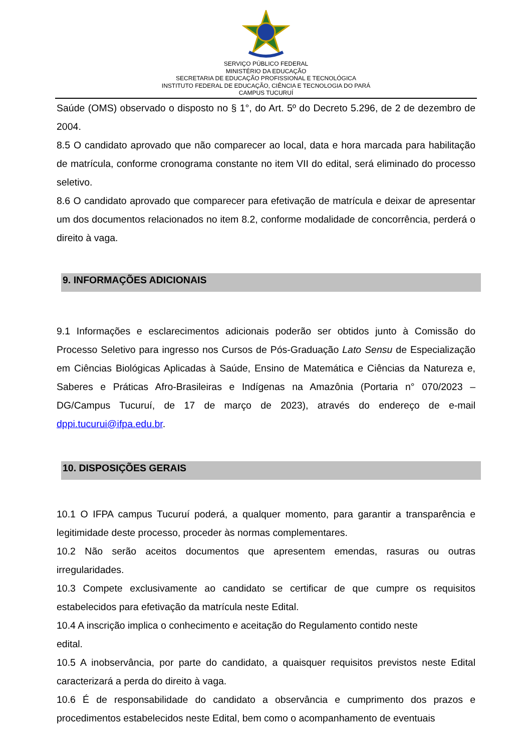SERVIÇO PÚBLICO FEDERAL
MINISTÉRIO DA EDUCAÇÃO
SECRETARIA DE EDUCAÇÃO PROFISSIONAL E TECNOLÓGICA
INSTITUTO FEDERAL DE EDUCAÇÃO, CIÊNCIA E TECNOLOGIA DO PARÁ
CAMPUS TUCURUÍ
Saúde (OMS) observado o disposto no § 1°, do Art. 5º do Decreto 5.296, de 2 de dezembro de 2004.
8.5 O candidato aprovado que não comparecer ao local, data e hora marcada para habilitação de matrícula, conforme cronograma constante no item VII do edital, será eliminado do processo seletivo.
8.6 O candidato aprovado que comparecer para efetivação de matrícula e deixar de apresentar um dos documentos relacionados no item 8.2, conforme modalidade de concorrência, perderá o direito à vaga.
9. INFORMAÇÕES ADICIONAIS
9.1 Informações e esclarecimentos adicionais poderão ser obtidos junto à Comissão do Processo Seletivo para ingresso nos Cursos de Pós-Graduação Lato Sensu de Especialização em Ciências Biológicas Aplicadas à Saúde, Ensino de Matemática e Ciências da Natureza e, Saberes e Práticas Afro-Brasileiras e Indígenas na Amazônia (Portaria n° 070/2023 – DG/Campus Tucuruí, de 17 de março de 2023), através do endereço de e-mail dppi.tucurui@ifpa.edu.br.
10. DISPOSIÇÕES GERAIS
10.1 O IFPA campus Tucuruí poderá, a qualquer momento, para garantir a transparência e legitimidade deste processo, proceder às normas complementares.
10.2 Não serão aceitos documentos que apresentem emendas, rasuras ou outras irregularidades.
10.3 Compete exclusivamente ao candidato se certificar de que cumpre os requisitos estabelecidos para efetivação da matrícula neste Edital.
10.4 A inscrição implica o conhecimento e aceitação do Regulamento contido neste
edital.
10.5 A inobservância, por parte do candidato, a quaisquer requisitos previstos neste Edital caracterizará a perda do direito à vaga.
10.6 É de responsabilidade do candidato a observância e cumprimento dos prazos e procedimentos estabelecidos neste Edital, bem como o acompanhamento de eventuais